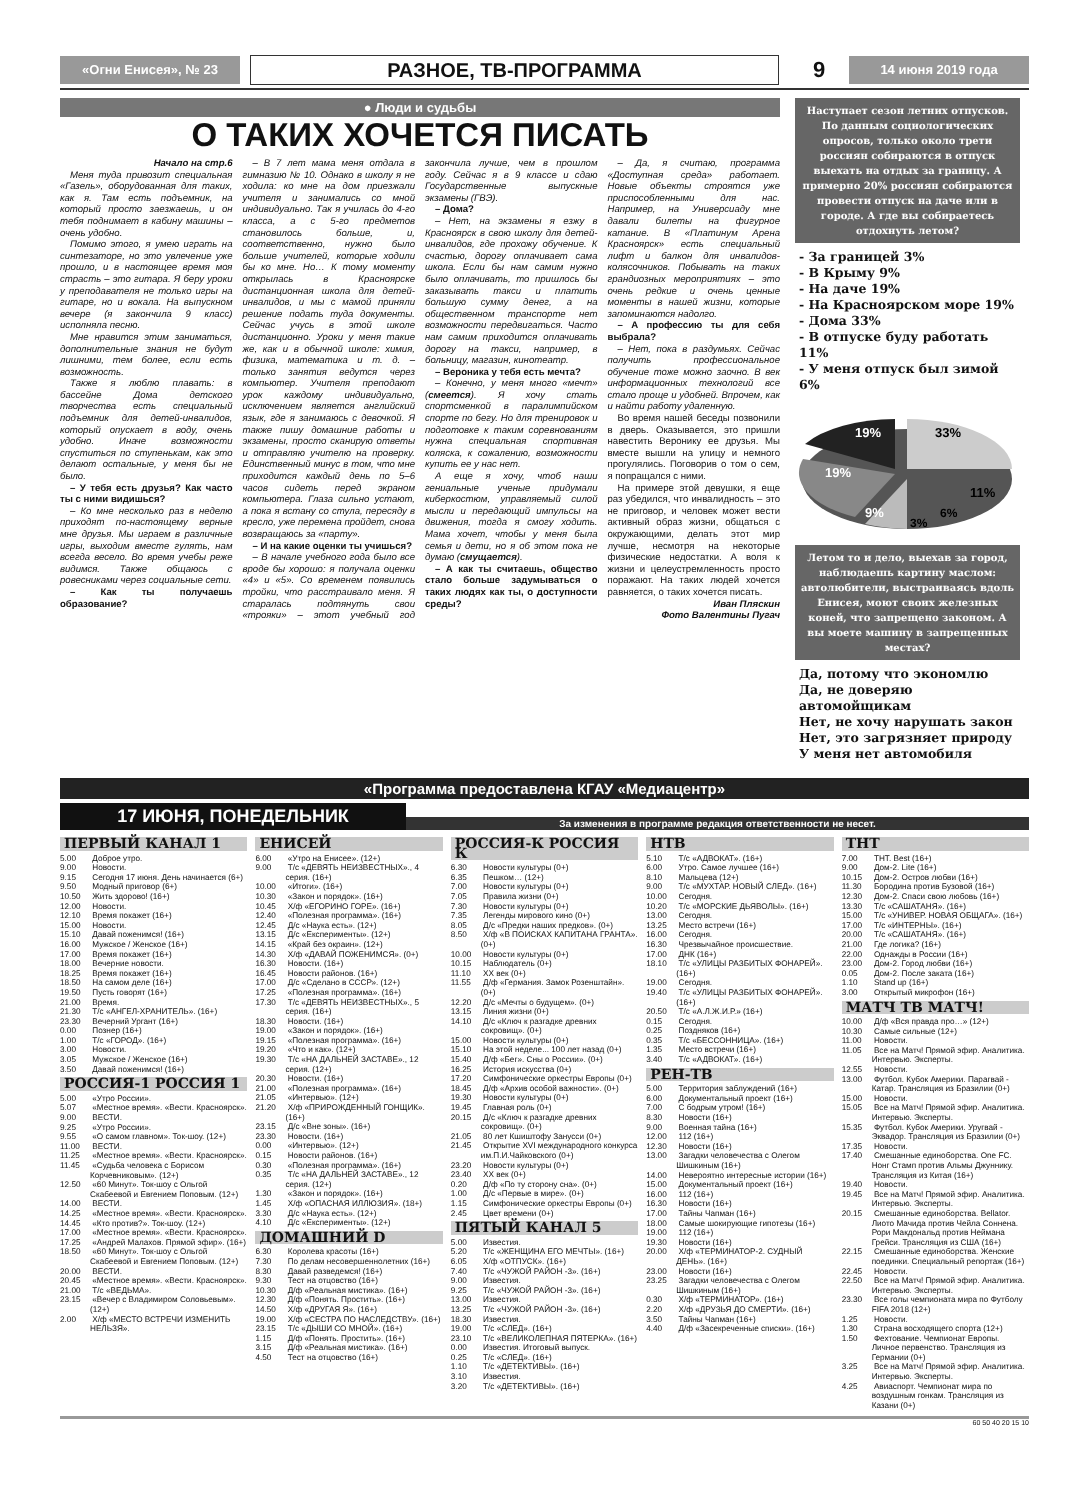«Огни Енисея», № 23
РАЗНОЕ, ТВ-ПРОГРАММА 9
14 июня 2019 года
● Люди и судьбы
О ТАКИХ ХОЧЕТСЯ ПИСАТЬ
Начало на стр.6
Меня туда привозит специальная «Газель», оборудованная для таких, как я. Там есть подъемник, на который просто заезжаешь, и он тебя поднимает в кабину машины – очень удобно.
Помимо этого, я умею играть на синтезаторе, но это увлечение уже прошло, и в настоящее время моя страсть – это гитара. Я беру уроки у преподавателя не только игры на гитаре, но и вокала. На выпускном вечере (я закончила 9 класс) исполняла песню.
Мне нравится этим заниматься, дополнительные знания не будут лишними, тем более, если есть возможность.
Также я люблю плавать: в бассейне Дома детского творчества есть специальный подъемник для детей-инвалидов, который опускает в воду, очень удобно. Иначе возможности спуститься по ступенькам, как это делают остальные, у меня бы не было.
– У тебя есть друзья? Как часто ты с ними видишься?
– Ко мне несколько раз в неделю приходят по-настоящему верные мне друзья. Мы играем в различные игры, выходим вместе гулять, нам всегда весело. Во время учебы реже видимся. Также общаюсь с ровесниками через социальные сети.
– Как ты получаешь образование?
– В 7 лет мама меня отдала в гимназию № 10. Однако в школу я не ходила: ко мне на дом приезжали учителя и занимались со мной индивидуально. Так я училась до 4-го класса, а с 5-го предметов становилось больше, и, соответственно, нужно было больше учителей, которые ходили бы ко мне. Но… К тому моменту открылась в Красноярске дистанционная школа для детей-инвалидов, и мы с мамой приняли решение подать туда документы. Сейчас учусь в этой школе дистанционно. Уроки у меня такие же, как и в обычной школе: химия, физика, математика и т. д. – только занятия ведутся через компьютер. Учителя преподают урок каждому индивидуально, исключением является английский язык, где я занимаюсь с девочкой. Я также пишу домашние работы и экзамены, просто сканирую ответы и отправляю учителю на проверку. Единственный минус в том, что мне приходится каждый день по 5–6 часов сидеть перед экраном компьютера. Глаза сильно устают, а пока я встану со стула, пересяду в кресло, уже перемена пройдет, снова возвращаюсь за «парту».
– И на какие оценки ты учишься?
– В начале учебного года было все вроде бы хорошо: я получала оценки «4» и «5». Со временем появились тройки, что расстраивало меня. Я старалась подтянуть свои «трояки» – этот учебный год закончила лучше, чем в прошлом году. Сейчас я в 9 классе и сдаю Государственные выпускные экзамены (ГВЭ).
– Дома?
– Нет, на экзамены я езжу в Красноярск в свою школу для детей-инвалидов, где прохожу обучение. К счастью, дорогу оплачивает сама школа. Если бы нам самим нужно было оплачивать, то пришлось бы заказывать такси и платить большую сумму денег, а на общественном транспорте нет возможности передвигаться. Часто нам самим приходится оплачивать дорогу на такси, например, в больницу, магазин, кинотеатр.
– Вероника у тебя есть мечта?
– Конечно, у меня много «мечт» (смеется). Я хочу стать спортсменкой в паралимпийском спорте по бегу. Но для тренировок и подготовке к таким соревнованиям нужна специальная спортивная коляска, к сожалению, возможности купить ее у нас нет.
А еще я хочу, чтоб наши гениальные ученые придумали киберкостюм, управляемый силой мысли и передающий импульсы на движения, тогда я смогу ходить. Мама хочет, чтобы у меня была семья и дети, но я об этом пока не думаю (смущается).
– А как ты считаешь, общество стало больше задумываться о таких людях как ты, о доступности среды?
– Да, я считаю, программа «Доступная среда» работает. Новые объекты строятся уже приспособленными для нас. Например, на Универсиаду мне давали билеты на фигурное катание. В «Платинум Арена Красноярск» есть специальный лифт и балкон для инвалидов-колясочников. Побывать на таких грандиозных мероприятиях – это очень редкие и очень ценные моменты в нашей жизни, которые запоминаются надолго.
– А профессию ты для себя выбрала?
– Нет, пока в раздумьях. Сейчас получить профессиональное обучение тоже можно заочно. В век информационных технологий все стало проще и удобней. Впрочем, как и найти работу удаленную.
Во время нашей беседы позвонили в дверь. Оказывается, это пришли навестить Веронику ее друзья. Мы вместе вышли на улицу и немного прогулялись. Поговорив о том о сем, я попращался с ними.
На примере этой девушки, я еще раз убедился, что инвалидность – это не приговор, и человек может вести активный образ жизни, общаться с окружающими, делать этот мир лучше, несмотря на некоторые физические недостатки. А воля к жизни и целеустремленность просто поражают. На таких людей хочется равняется, о таких хочется писать.
Иван Пляскин
Фото Валентины Пугач
Наступает сезон летних отпусков. По данным социологических опросов, только около трети россиян собираются в отпуск выехать на отдых за границу. А примерно 20% россиян собираются провести отпуск на даче или в городе. А где вы собираетесь отдохнуть летом?
- За границей 3%
- В Крыму 9%
- На даче 19%
- На Красноярском море 19%
- Дома 33%
- В отпуске буду работать 11%
- У меня отпуск был зимой 6%
19%
33%
19%
11%
9%
3%
6%
Летом то и дело, выехав за город, наблюдаешь картину маслом: автолюбители, выстраиваясь вдоль Енисея, моют своих железных коней, что запрещено законом. А вы моете машину в запрещенных местах?
Да, потому что экономлю
Да, не доверяю автомойщикам
Нет, не хочу нарушать закон
Нет, это загрязняет природу
У меня нет автомобиля
«Программа предоставлена КГАУ «Медиацентр»
17 ИЮНЯ, ПОНЕДЕЛЬНИК
За изменения в программе редакция ответственности не несет.
ПЕРВЫЙ КАНАЛ 1
5.00 Доброе утро.
9.00 Новости.
9.15 Сегодня 17 июня. День начинается (6+)
9.50 Модный приговор (6+)
10.50 Жить здорово! (16+)
12.00 Новости.
12.10 Время покажет (16+)
15.00 Новости.
15.10 Давай поженимся! (16+)
16.00 Мужское / Женское (16+)
17.00 Время покажет (16+)
18.00 Вечерние новости.
18.25 Время покажет (16+)
18.50 На самом деле (16+)
19.50 Пусть говорят (16+)
21.00 Время.
21.30 Т/с «АНГЕЛ-ХРАНИТЕЛЬ». (16+)
23.30 Вечерний Ургант (16+)
0.00 Познер (16+)
1.00 Т/с «ГОРОД». (16+)
3.00 Новости.
3.05 Мужское / Женское (16+)
3.50 Давай поженимся! (16+)
РОССИЯ-1 РОССИЯ 1
5.00 «Утро России».
5.07 «Местное время». «Вести. Красноярск».
9.00 ВЕСТИ.
9.25 «Утро России».
9.55 «О самом главном». Ток-шоу. (12+)
11.00 ВЕСТИ.
11.25 «Местное время». «Вести. Красноярск».
11.45 «Судьба человека с Борисом Корчевниковым». (12+)
12.50 «60 Минут». Ток-шоу с Ольгой Скабеевой и Евгением Поповым. (12+)
14.00 ВЕСТИ.
14.25 «Местное время». «Вести. Красноярск».
14.45 «Кто против?». Ток-шоу. (12+)
17.00 «Местное время». «Вести. Красноярск».
17.25 «Андрей Малахов. Прямой эфир». (16+)
18.50 «60 Минут». Ток-шоу с Ольгой Скабеевой и Евгением Поповым. (12+)
20.00 ВЕСТИ.
20.45 «Местное время». «Вести. Красноярск».
21.00 Т/с «ВЕДЬМА».
23.15 «Вечер с Владимиром Соловьевым». (12+)
2.00 Х/ф «МЕСТО ВСТРЕЧИ ИЗМЕНИТЬ НЕЛЬЗЯ».
ЕНИСЕЙ
6.00 «Утро на Енисее». (12+)
9.00 Т/с «ДЕВЯТЬ НЕИЗВЕСТНЫХ»., 4 серия. (16+)
10.00 «Итоги». (16+)
10.30 «Закон и порядок». (16+)
10.45 Х/ф «ЕГОРИНО ГОРЕ». (16+)
12.40 «Полезная программа». (16+)
12.45 Д/с «Наука есть». (12+)
13.15 Д/с «Експерименты». (12+)
14.15 «Край без окраин». (12+)
14.30 Х/ф «ДАВАЙ ПОЖЕНИМСЯ». (0+)
16.30 Новости. (16+)
16.45 Новости районов. (16+)
17.00 Д/с «Сделано в СССР». (12+)
17.25 «Полезная программа». (16+)
17.30 Т/с «ДЕВЯТЬ НЕИЗВЕСТНЫХ»., 5 серия. (16+)
18.30 Новости. (16+)
19.00 «Закон и порядок». (16+)
19.15 «Полезная программа». (16+)
19.20 «Что и как». (12+)
19.30 Т/с «НА ДАЛЬНЕЙ ЗАСТАВЕ»., 12 серия. (12+)
20.30 Новости. (16+)
21.00 «Полезная программа». (16+)
21.05 «Интервью». (12+)
21.20 Х/ф «ПРИРОЖДЕННЫЙ ГОНЩИК». (16+)
23.15 Д/с «Вне зоны». (16+)
23.30 Новости. (16+)
0.00 «Интервью». (12+)
0.15 Новости районов. (16+)
0.30 «Полезная программа». (16+)
0.35 Т/с «НА ДАЛЬНЕЙ ЗАСТАВЕ»., 12 серия. (12+)
1.30 «Закон и порядок». (16+)
1.45 Х/ф «ОПАСНАЯ ИЛЛЮЗИЯ». (18+)
3.30 Д/с «Наука есть». (12+)
4.10 Д/с «Експерименты». (12+)
ДОМАШНИЙ D
6.30 Королева красоты (16+)
7.30 По делам несовершеннолетних (16+)
8.30 Давай разведемся! (16+)
9.30 Тест на отцовство (16+)
10.30 Д/ф «Реальная мистика». (16+)
12.30 Д/ф «Понять. Простить». (16+)
14.50 Х/ф «ДРУГАЯ Я». (16+)
19.00 Х/ф «СЕСТРА ПО НАСЛЕДСТВУ». (16+)
23.15 Т/с «ДЫШИ СО МНОЙ». (16+)
1.15 Д/ф «Понять. Простить». (16+)
3.15 Д/ф «Реальная мистика». (16+)
4.50 Тест на отцовство (16+)
РОССИЯ-К РОССИЯ К
6.30 Новости культуры (0+)
6.35 Пешком… (12+)
7.00 Новости культуры (0+)
7.05 Правила жизни (0+)
7.30 Новости культуры (0+)
7.35 Легенды мирового кино (0+)
8.05 Д/с «Предки наших предков». (0+)
8.50 Х/ф «В ПОИСКАХ КАПИТАНА ГРАНТА». (0+)
10.00 Новости культуры (0+)
10.15 Наблюдатель (0+)
11.10 ХХ век (0+)
11.55 Д/ф «Германия. Замок Розенштайн». (0+)
12.20 Д/с «Мечты о будущем». (0+)
13.15 Линия жизни (0+)
14.10 Д/с «Ключ к разгадке древних сокровищ». (0+)
15.00 Новости культуры (0+)
15.10 На этой неделе... 100 лет назад (0+)
15.40 Д/ф «Бег». Сны о России». (0+)
16.25 История искусства (0+)
17.20 Симфонические оркестры Европы (0+)
18.45 Д/ф «Архив особой важности». (0+)
19.30 Новости культуры (0+)
19.45 Главная роль (0+)
20.15 Д/с «Ключ к разгадке древних сокровищ». (0+)
21.05 80 лет Кшиштофу Занусси (0+)
21.45 Открытие XVI международного конкурса им.П.И.Чайковского (0+)
23.20 Новости культуры (0+)
23.40 ХХ век (0+)
0.20 Д/ф «По ту сторону сна». (0+)
1.00 Д/с «Первые в мире». (0+)
1.15 Симфонические оркестры Европы (0+)
2.45 Цвет времени (0+)
ПЯТЫЙ КАНАЛ 5
5.00 Известия.
5.20 Т/с «ЖЕНЩИНА ЕГО МЕЧТЫ». (16+)
6.05 Х/ф «ОТПУСК». (16+)
7.40 Т/с «ЧУЖОЙ РАЙОН -3». (16+)
9.00 Известия.
9.25 Т/с «ЧУЖОЙ РАЙОН -3». (16+)
13.00 Известия.
13.25 Т/с «ЧУЖОЙ РАЙОН -3». (16+)
18.30 Известия.
19.00 Т/с «СЛЕД». (16+)
23.10 Т/с «ВЕЛИКОЛЕПНАЯ ПЯТЕРКА». (16+)
0.00 Известия. Итоговый выпуск.
0.25 Т/с «СЛЕД». (16+)
1.10 Т/с «ДЕТЕКТИВЫ». (16+)
3.10 Известия.
3.20 Т/с «ДЕТЕКТИВЫ». (16+)
НТВ
5.10 Т/с «АДВОКАТ». (16+)
6.00 Утро. Самое лучшее (16+)
8.10 Мальцева (12+)
9.00 Т/с «МУХТАР. НОВЫЙ СЛЕД». (16+)
10.00 Сегодня.
10.20 Т/с «МОРСКИЕ ДЬЯВОЛЫ». (16+)
13.00 Сегодня.
13.25 Место встречи (16+)
16.00 Сегодня.
16.30 Чрезвычайное происшествие.
17.00 ДНК (16+)
18.10 Т/с «УЛИЦЫ РАЗБИТЫХ ФОНАРЕЙ». (16+)
19.00 Сегодня.
19.40 Т/с «УЛИЦЫ РАЗБИТЫХ ФОНАРЕЙ». (16+)
20.50 Т/с «А.Л.Ж.И.Р.» (16+)
0.15 Сегодня.
0.25 Поздняков (16+)
0.35 Т/с «БЕССОННИЦА». (16+)
1.35 Место встречи (16+)
3.40 Т/с «АДВОКАТ». (16+)
РЕН-ТВ
5.00 Территория заблуждений (16+)
6.00 Документальный проект (16+)
7.00 С бодрым утром! (16+)
8.30 Новости (16+)
9.00 Военная тайна (16+)
12.00 112 (16+)
12.30 Новости (16+)
13.00 Загадки человечества с Олегом Шишкиным (16+)
14.00 Невероятно интересные истории (16+)
15.00 Документальный проект (16+)
16.00 112 (16+)
16.30 Новости (16+)
17.00 Тайны Чапман (16+)
18.00 Самые шокирующие гипотезы (16+)
19.00 112 (16+)
19.30 Новости (16+)
20.00 Х/ф «ТЕРМИНАТОР-2. СУДНЫЙ ДЕНЬ». (16+)
23.00 Новости (16+)
23.25 Загадки человечества с Олегом Шишкиным (16+)
0.30 Х/ф «ТЕРМИНАТОР». (16+)
2.20 Х/ф «ДРУЗЬЯ ДО СМЕРТИ». (16+)
3.50 Тайны Чапман (16+)
4.40 Д/ф «Засекреченные списки». (16+)
ТНТ
7.00 ТНТ. Best (16+)
9.00 Дом-2. Lite (16+)
10.15 Дом-2. Остров любви (16+)
11.30 Бородина против Бузовой (16+)
12.30 Дом-2. Спаси свою любовь (16+)
13.30 Т/с «САШАТАНЯ». (16+)
15.00 Т/с «УНИВЕР. НОВАЯ ОБЩАГА». (16+)
17.00 Т/с «ИНТЕРНЫ». (16+)
20.00 Т/с «САШАТАНЯ». (16+)
21.00 Где логика? (16+)
22.00 Однажды в России (16+)
23.00 Дом-2. Город любви (16+)
0.05 Дом-2. После заката (16+)
1.10 Stand up (16+)
3.00 Открытый микрофон (16+)
МАТЧ ТВ МАТЧ!
10.00 Д/ф «Вся правда про…» (12+)
10.30 Самые сильные (12+)
11.00 Новости.
11.05 Все на Матч! Прямой эфир. Аналитика. Интервью. Эксперты.
12.55 Новости.
13.00 Футбол. Кубок Америки. Парагвай - Катар. Трансляция из Бразилии (0+)
15.00 Новости.
15.05 Все на Матч! Прямой эфир. Аналитика. Интервью. Эксперты.
15.35 Футбол. Кубок Америки. Уругвай - Эквадор. Трансляция из Бразилии (0+)
17.35 Новости.
17.40 Смешанные единоборства. One FC. Нонг Стамп против Альмы Джуннику. Трансляция из Китая (16+)
19.40 Новости.
19.45 Все на Матч! Прямой эфир. Аналитика. Интервью. Эксперты.
20.15 Смешанные единоборства. Bellator. Лиото Мачида против Чейла Соннена. Рори Макдональд против Неймана Грейси. Трансляция из США (16+)
22.15 Смешанные единоборства. Женские поединки. Специальный репортаж (16+)
22.45 Новости.
22.50 Все на Матч! Прямой эфир. Аналитика. Интервью. Эксперты.
23.30 Все голы чемпионата мира по Футболу FIFA 2018 (12+)
1.25 Новости.
1.30 Страна восходящего спорта (12+)
1.50 Фехтование. Чемпионат Европы. Личное первенство. Трансляция из Германии (0+)
3.25 Все на Матч! Прямой эфир. Аналитика. Интервью. Эксперты.
4.25 Авиаспорт. Чемпионат мира по воздушным гонкам. Трансляция из Казани (0+)
60 50 40 20 15 10